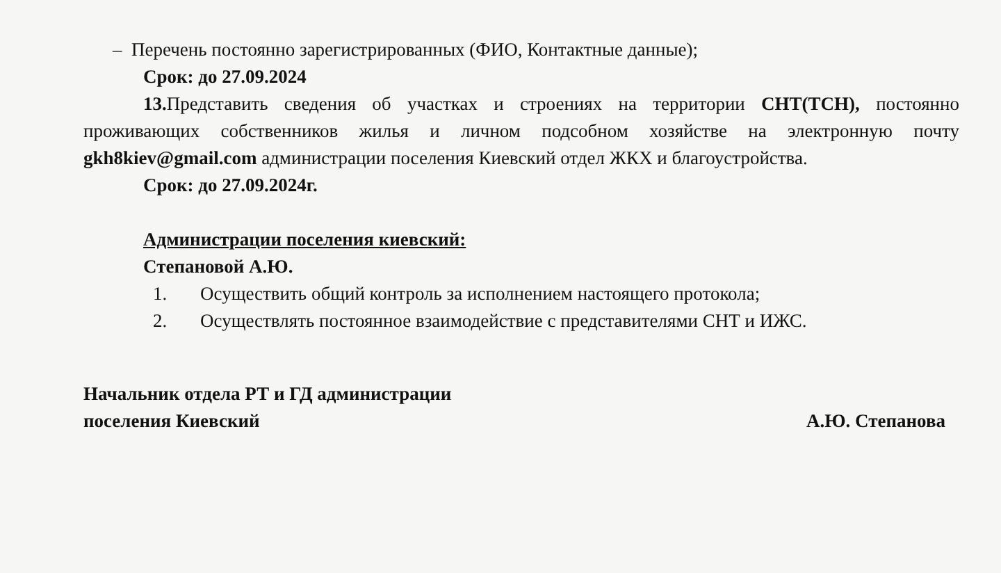– Перечень постоянно зарегистрированных (ФИО, Контактные данные);
Срок: до 27.09.2024
13. Представить сведения об участках и строениях на территории СНТ(ТСН), постоянно проживающих собственников жилья и личном подсобном хозяйстве на электронную почту gkh8kiev@gmail.com администрации поселения Киевский отдел ЖКХ и благоустройства.
Срок: до 27.09.2024г.
Администрации поселения киевский:
Степановой А.Ю.
1. Осуществить общий контроль за исполнением настоящего протокола;
2. Осуществлять постоянное взаимодействие с представителями СНТ и ИЖС.
Начальник отдела РТ и ГД администрации
поселения Киевский
А.Ю. Степанова